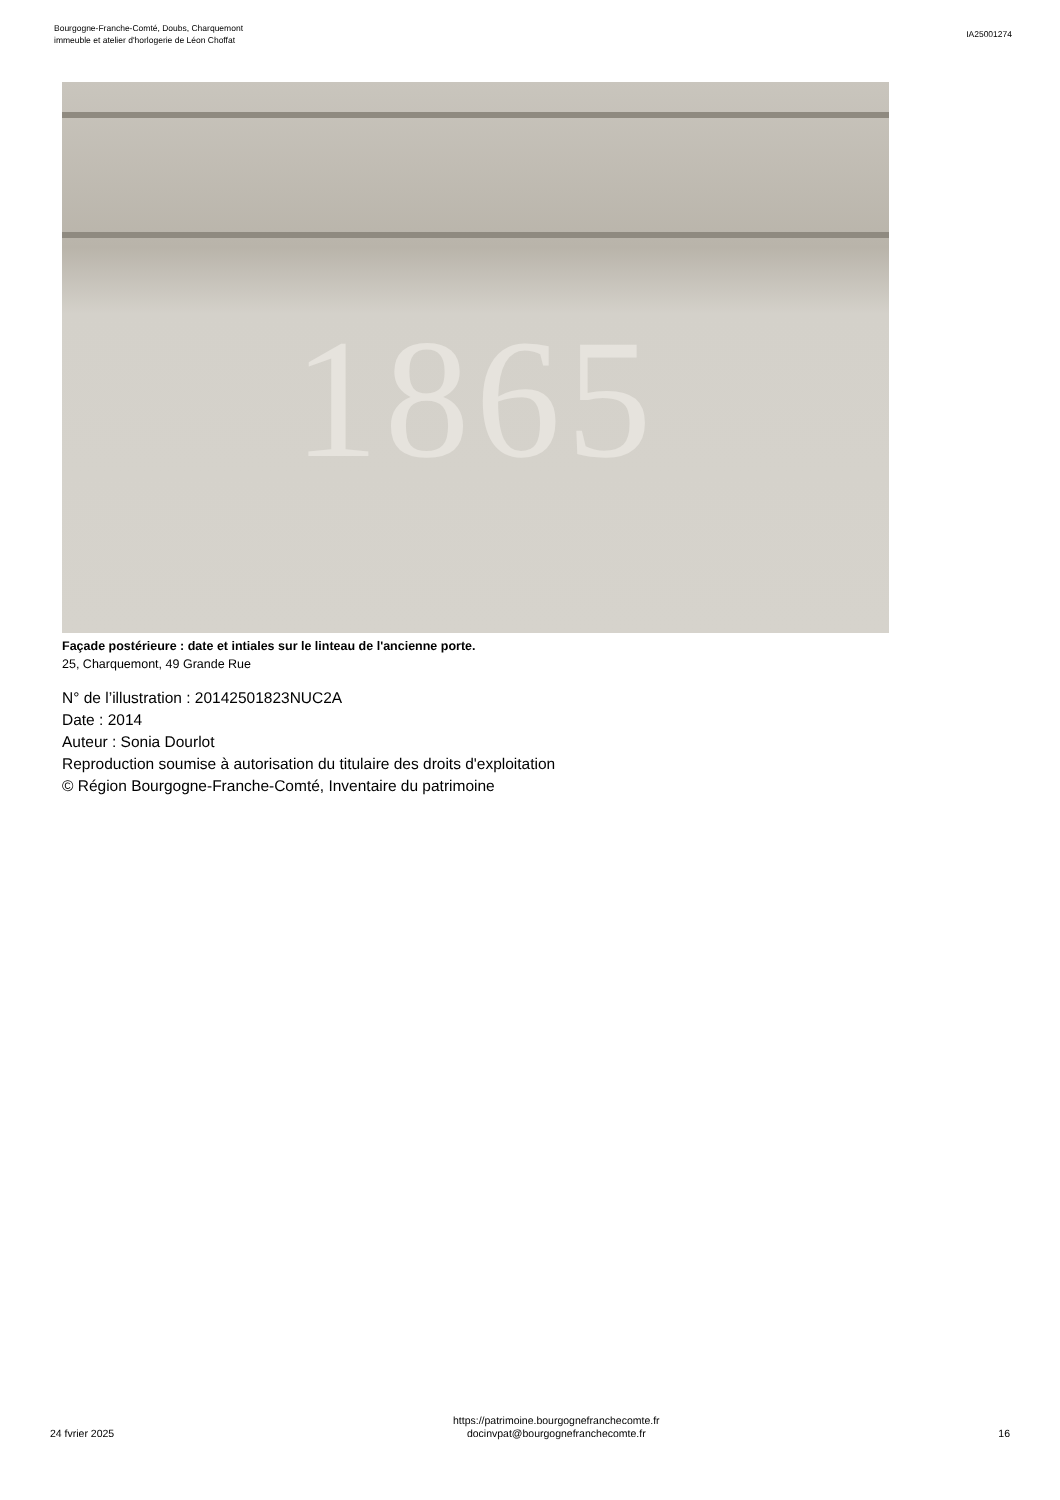Bourgogne-Franche-Comté, Doubs, Charquemont
immeuble et atelier d'horlogerie de Léon Choffat
IA25001274
1865
Façade postérieure : date et intiales sur le linteau de l'ancienne porte.
25, Charquemont, 49 Grande Rue
N° de l’illustration : 20142501823NUC2A
Date : 2014
Auteur : Sonia Dourlot
Reproduction soumise à autorisation du titulaire des droits d'exploitation
© Région Bourgogne-Franche-Comté, Inventaire du patrimoine
24 fvrier 2025
https://patrimoine.bourgognefranchecomte.fr
docinvpat@bourgognefranchecomte.fr
16